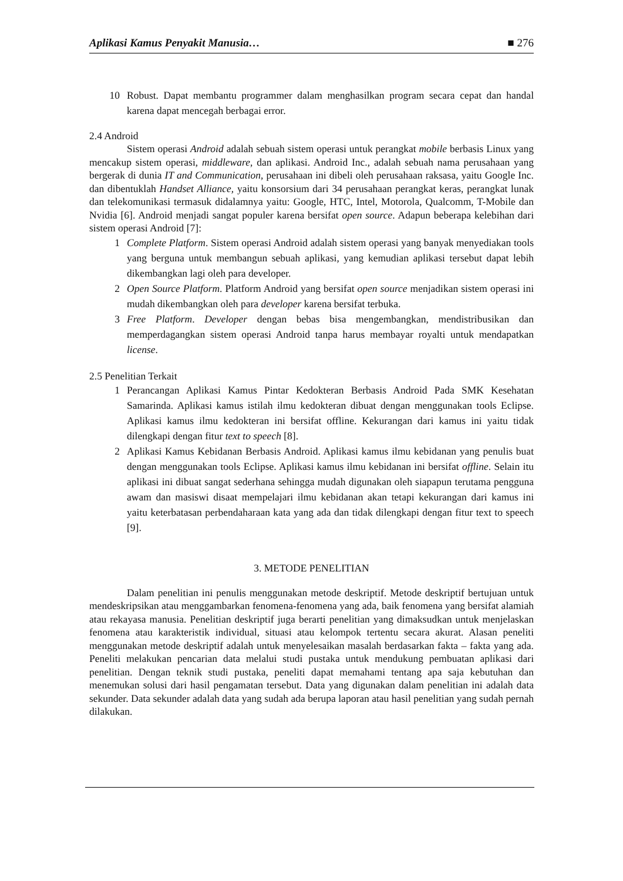Aplikasi Kamus Penyakit Manusia… ■ 276
10 Robust. Dapat membantu programmer dalam menghasilkan program secara cepat dan handal karena dapat mencegah berbagai error.
2.4 Android
Sistem operasi Android adalah sebuah sistem operasi untuk perangkat mobile berbasis Linux yang mencakup sistem operasi, middleware, dan aplikasi. Android Inc., adalah sebuah nama perusahaan yang bergerak di dunia IT and Communication, perusahaan ini dibeli oleh perusahaan raksasa, yaitu Google Inc. dan dibentuklah Handset Alliance, yaitu konsorsium dari 34 perusahaan perangkat keras, perangkat lunak dan telekomunikasi termasuk didalamnya yaitu: Google, HTC, Intel, Motorola, Qualcomm, T-Mobile dan Nvidia [6]. Android menjadi sangat populer karena bersifat open source. Adapun beberapa kelebihan dari sistem operasi Android [7]:
1 Complete Platform. Sistem operasi Android adalah sistem operasi yang banyak menyediakan tools yang berguna untuk membangun sebuah aplikasi, yang kemudian aplikasi tersebut dapat lebih dikembangkan lagi oleh para developer.
2 Open Source Platform. Platform Android yang bersifat open source menjadikan sistem operasi ini mudah dikembangkan oleh para developer karena bersifat terbuka.
3 Free Platform. Developer dengan bebas bisa mengembangkan, mendistribusikan dan memperdagangkan sistem operasi Android tanpa harus membayar royalti untuk mendapatkan license.
2.5 Penelitian Terkait
1 Perancangan Aplikasi Kamus Pintar Kedokteran Berbasis Android Pada SMK Kesehatan Samarinda. Aplikasi kamus istilah ilmu kedokteran dibuat dengan menggunakan tools Eclipse. Aplikasi kamus ilmu kedokteran ini bersifat offline. Kekurangan dari kamus ini yaitu tidak dilengkapi dengan fitur text to speech [8].
2 Aplikasi Kamus Kebidanan Berbasis Android. Aplikasi kamus ilmu kebidanan yang penulis buat dengan menggunakan tools Eclipse. Aplikasi kamus ilmu kebidanan ini bersifat offline. Selain itu aplikasi ini dibuat sangat sederhana sehingga mudah digunakan oleh siapapun terutama pengguna awam dan masiswi disaat mempelajari ilmu kebidanan akan tetapi kekurangan dari kamus ini yaitu keterbatasan perbendaharaan kata yang ada dan tidak dilengkapi dengan fitur text to speech [9].
3. METODE PENELITIAN
Dalam penelitian ini penulis menggunakan metode deskriptif. Metode deskriptif bertujuan untuk mendeskripsikan atau menggambarkan fenomena-fenomena yang ada, baik fenomena yang bersifat alamiah atau rekayasa manusia. Penelitian deskriptif juga berarti penelitian yang dimaksudkan untuk menjelaskan fenomena atau karakteristik individual, situasi atau kelompok tertentu secara akurat. Alasan peneliti menggunakan metode deskriptif adalah untuk menyelesaikan masalah berdasarkan fakta – fakta yang ada. Peneliti melakukan pencarian data melalui studi pustaka untuk mendukung pembuatan aplikasi dari penelitian. Dengan teknik studi pustaka, peneliti dapat memahami tentang apa saja kebutuhan dan menemukan solusi dari hasil pengamatan tersebut. Data yang digunakan dalam penelitian ini adalah data sekunder. Data sekunder adalah data yang sudah ada berupa laporan atau hasil penelitian yang sudah pernah dilakukan.